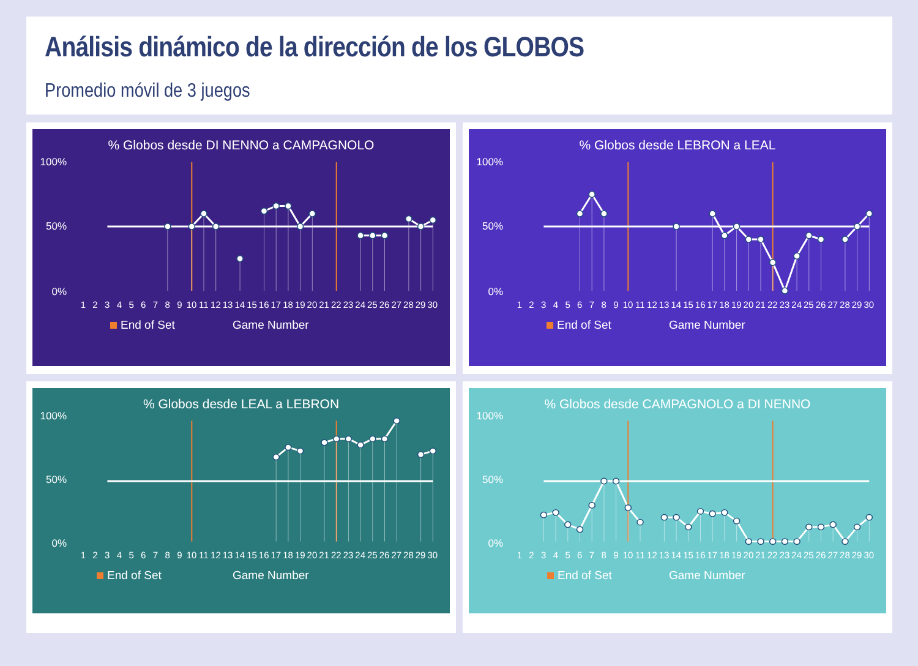Análisis dinámico de la dirección de los GLOBOS
Promedio móvil de 3 juegos
% Globos desde DI NENNO a CAMPAGNOLO
100%
50%
0%
1 2 3 4 5 6 7 8 9 10 11 12 13 14 15 16 17 18 19 20 21 22 23 24 25 26 27 28 29 30
End of Set Game Number
% Globos desde LEBRON a LEAL
100%
50%
0%
1 2 3 4 5 6 7 8 9 10 11 12 13 14 15 16 17 18 19 20 21 22 23 24 25 26 27 28 29 30
End of Set Game Number
% Globos desde LEAL a LEBRON
100%
50%
0%
1 2 3 4 5 6 7 8 9 10 11 12 13 14 15 16 17 18 19 20 21 22 23 24 25 26 27 28 29 30
End of Set Game Number
% Globos desde CAMPAGNOLO a DI NENNO
100%
50%
0%
1 2 3 4 5 6 7 8 9 10 11 12 13 14 15 16 17 18 19 20 21 22 23 24 25 26 27 28 29 30
End of Set Game Number